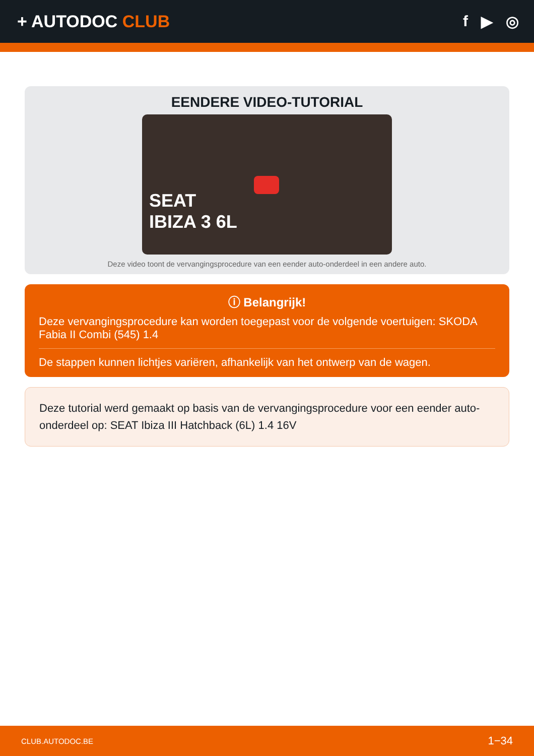+ AUTODOC CLUB f ▶ ◎
EENDERE VIDEO-TUTORIAL
SEAT
IBIZA 3 6L
Deze video toont de vervangingsprocedure van een eender auto-onderdeel in een andere auto.
ⓘ Belangrijk!
Deze vervangingsprocedure kan worden toegepast voor de volgende voertuigen: SKODA Fabia II Combi (545) 1.4
De stappen kunnen lichtjes variëren, afhankelijk van het ontwerp van de wagen.
Deze tutorial werd gemaakt op basis van de vervangingsprocedure voor een eender auto-onderdeel op: SEAT Ibiza III Hatchback (6L) 1.4 16V
CLUB.AUTODOC.BE 1−34